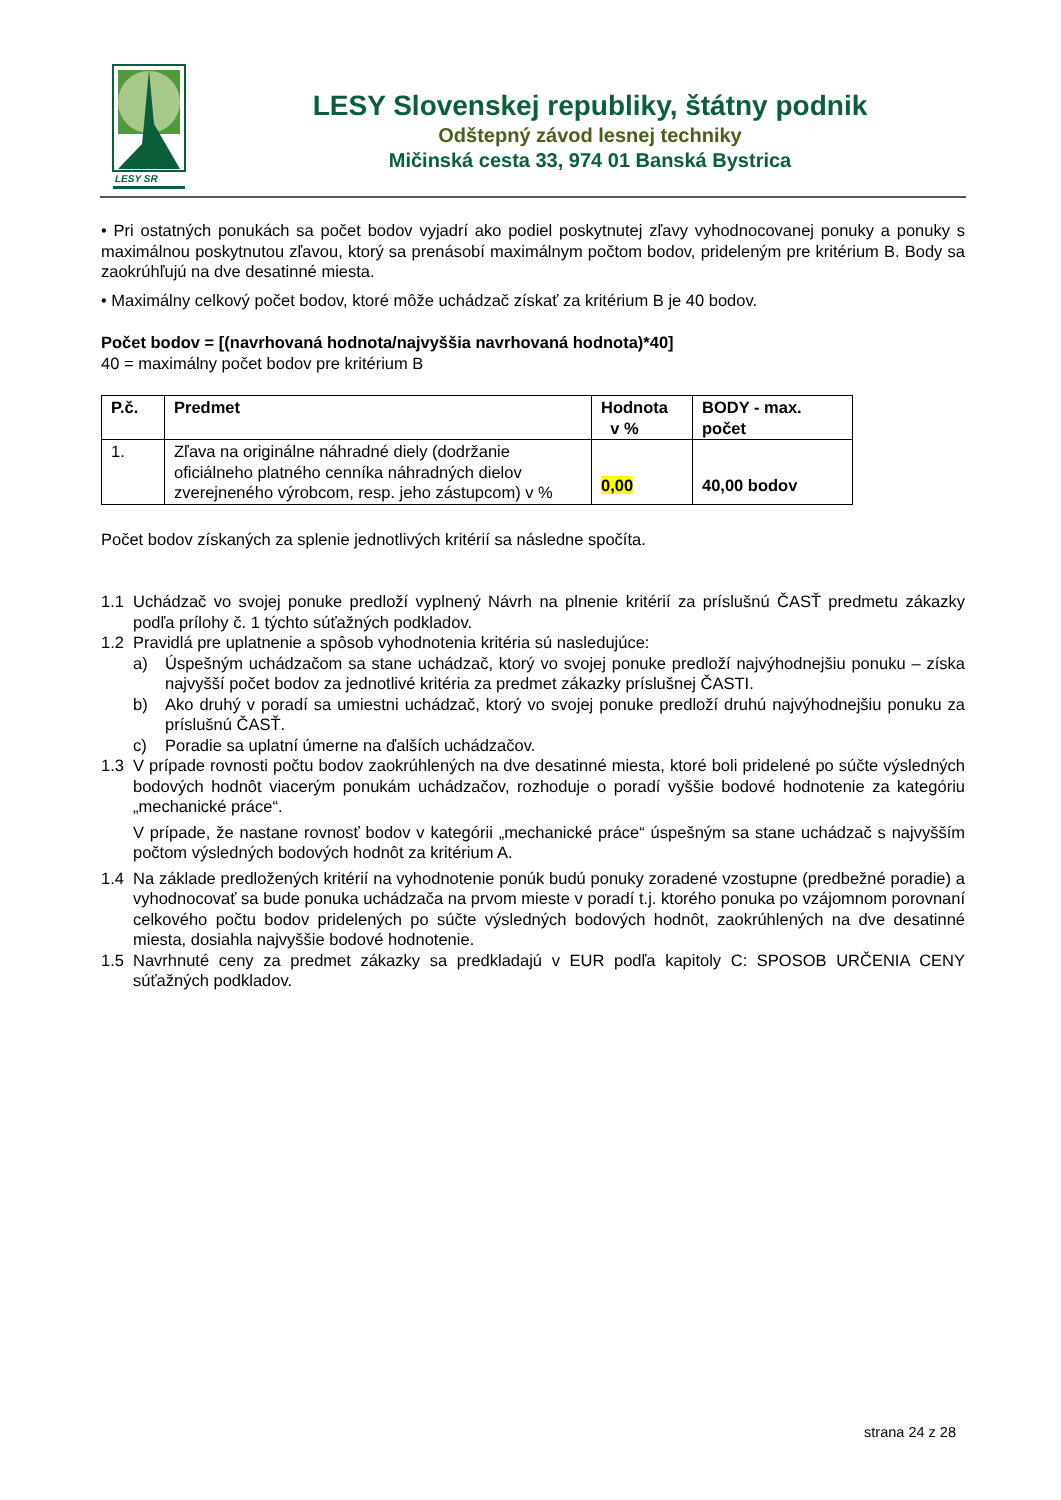LESY SR
LESY Slovenskej republiky, štátny podnik
Odštepný závod lesnej techniky
Mičinská cesta 33, 974 01 Banská Bystrica
• Pri ostatných ponukách sa počet bodov vyjadrí ako podiel poskytnutej zľavy vyhodnocovanej ponuky a ponuky s maximálnou poskytnutou zľavou, ktorý sa prenásobí maximálnym počtom bodov, prideleným pre kritérium B. Body sa zaokrúhľujú na dve desatinné miesta.
• Maximálny celkový počet bodov, ktoré môže uchádzač získať za kritérium B je 40 bodov.
Počet bodov = [(navrhovaná hodnota/najvyššia navrhovaná hodnota)*40]
40 = maximálny počet bodov pre kritérium B
| P.č. | Predmet | Hodnota v % | BODY - max. počet |
| --- | --- | --- | --- |
| 1. | Zľava na originálne náhradné diely (dodržanie oficiálneho platného cenníka náhradných dielov zverejneného výrobcom, resp. jeho zástupcom) v % | 0,00 | 40,00 bodov |
Počet bodov získaných za splenie jednotlivých kritérií sa následne spočíta.
1.1 Uchádzač vo svojej ponuke predloží vyplnený Návrh na plnenie kritérií za príslušnú ČASŤ predmetu zákazky podľa prílohy č. 1 týchto súťažných podkladov.
1.2 Pravidlá pre uplatnenie a spôsob vyhodnotenia kritéria sú nasledujúce:
a) Úspešným uchádzačom sa stane uchádzač, ktorý vo svojej ponuke predloží najvýhodnejšiu ponuku – získa najvyšší počet bodov za jednotlivé kritéria za predmet zákazky príslušnej ČASTI.
b) Ako druhý v poradí sa umiestni uchádzač, ktorý vo svojej ponuke predloží druhú najvýhodnejšiu ponuku za príslušnú ČASŤ.
c) Poradie sa uplatní úmerne na ďalších uchádzačov.
1.3 V prípade rovnosti počtu bodov zaokrúhlených na dve desatinné miesta, ktoré boli pridelené po súčte výsledných bodových hodnôt viacerým ponukám uchádzačov, rozhoduje o poradí vyššie bodové hodnotenie za kategóriu „mechanické práce“.
V prípade, že nastane rovnosť bodov v kategórii „mechanické práce“ úspešným sa stane uchádzač s najvyšším počtom výsledných bodových hodnôt za kritérium A.
1.4 Na základe predložených kritérií na vyhodnotenie ponúk budú ponuky zoradené vzostupne (predbežné poradie) a vyhodnocovať sa bude ponuka uchádzača na prvom mieste v poradí t.j. ktorého ponuka po vzájomnom porovnaní celkového počtu bodov pridelených po súčte výsledných bodových hodnôt, zaokrúhlených na dve desatinné miesta, dosiahla najvyššie bodové hodnotenie.
1.5 Navrhnuté ceny za predmet zákazky sa predkladajú v EUR podľa kapitoly C: SPOSOB URČENIA CENY súťažných podkladov.
strana 24 z 28